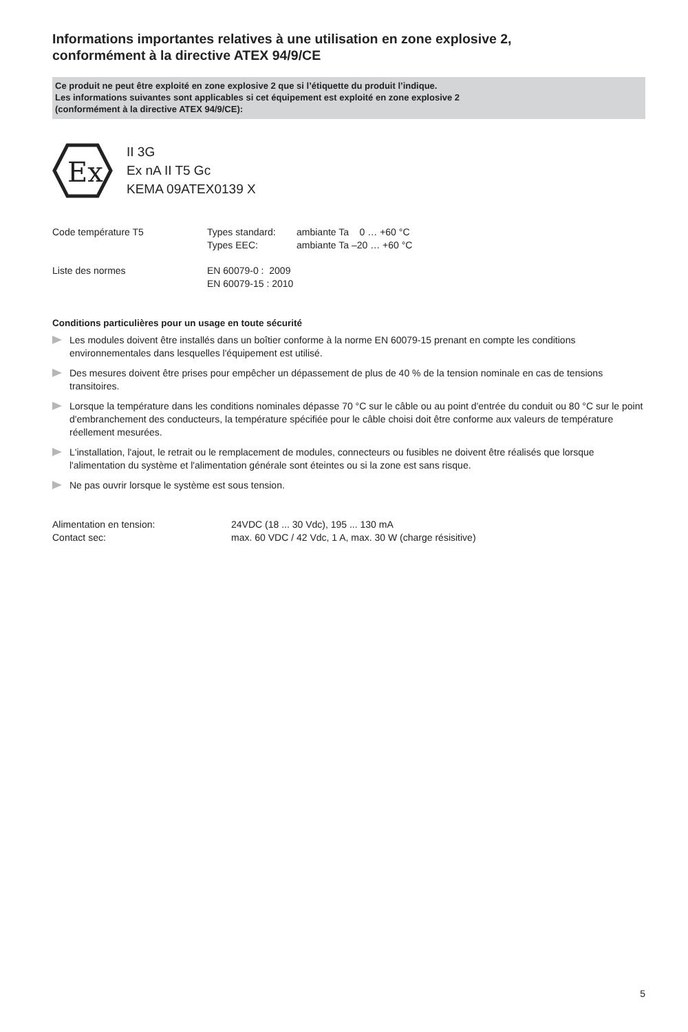Informations importantes relatives à une utilisation en zone explosive 2,
conformément à la directive ATEX 94/9/CE
Ce produit ne peut être exploité en zone explosive 2 que si l’étiquette du produit l’indique.
Les informations suivantes sont applicables si cet équipement est exploité en zone explosive 2
(conformément à la directive ATEX 94/9/CE):
Ex
II 3G
Ex nA II T5 Gc
KEMA 09ATEX0139 X
| Code température T5 | Types standard: Types EEC: | ambiante Ta 0 … +60 °C ambiante Ta –20 … +60 °C |
| Liste des normes | EN 60079-0 : 2009 EN 60079-15 : 2010 | |
Conditions particulières pour un usage en toute sécurité
Les modules doivent être installés dans un boîtier conforme à la norme EN 60079-15 prenant en compte les conditions environnementales dans lesquelles l'équipement est utilisé.
Des mesures doivent être prises pour empêcher un dépassement de plus de 40 % de la tension nominale en cas de tensions transitoires.
Lorsque la température dans les conditions nominales dépasse 70 °C sur le câble ou au point d'entrée du conduit ou 80 °C sur le point d'embranchement des conducteurs, la température spécifiée pour le câble choisi doit être conforme aux valeurs de température réellement mesurées.
L'installation, l'ajout, le retrait ou le remplacement de modules, connecteurs ou fusibles ne doivent être réalisés que lorsque l'alimentation du système et l'alimentation générale sont éteintes ou si la zone est sans risque.
Ne pas ouvrir lorsque le système est sous tension.
| Alimentation en tension: | 24VDC (18 ... 30 Vdc), 195 ... 130 mA |
| Contact sec: | max. 60 VDC / 42 Vdc, 1 A, max. 30 W (charge résisitive) |
5